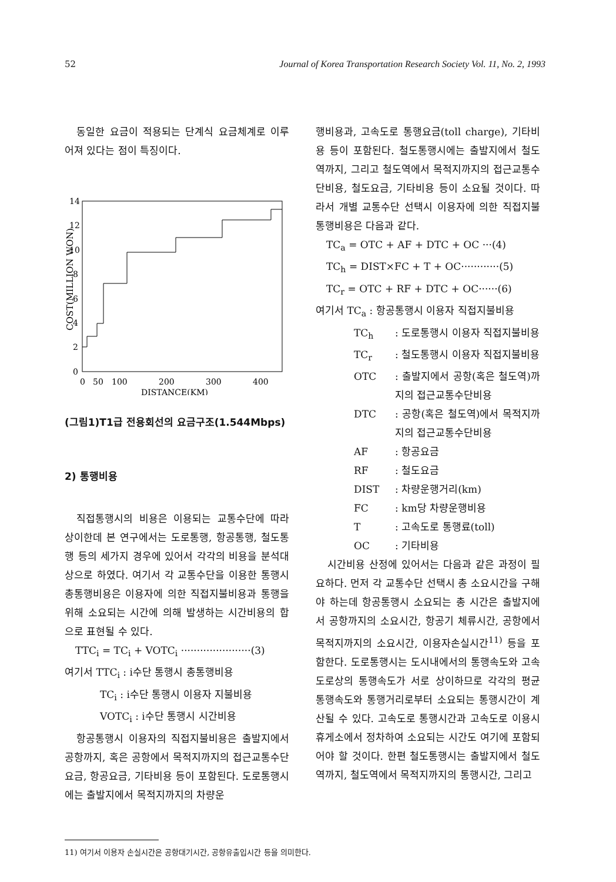52 Journal of Korea Transportation Research Society Vol. 11, No. 2, 1993
동일한 요금이 적용되는 단계식 요금체계로 이루어져 있다는 점이 특징이다.
COST(MILLION WON)
14
12
10
8
6
4
2
0
0
50
100
200
300
400
DISTANCE(KM)
(그림1)T1급 전용회선의 요금구조(1.544Mbps)
2) 통행비용
직접통행시의 비용은 이용되는 교통수단에 따라 상이한데 본 연구에서는 도로통행, 항공통행, 철도통행 등의 세가지 경우에 있어서 각각의 비용을 분석대상으로 하였다. 여기서 각 교통수단을 이용한 통행시 총통행비용은 이용자에 의한 직접지불비용과 통행을 위해 소요되는 시간에 의해 발생하는 시간비용의 합으로 표현될 수 있다.
TTC<sub>i</sub> = TC<sub>i</sub> + VOTC<sub>i</sub> ······················(3)
여기서 TTC<sub>i</sub> : i수단 통행시 총통행비용
TC<sub>i</sub> : i수단 통행시 이용자 지불비용
VOTC<sub>i</sub> : i수단 통행시 시간비용
항공통행시 이용자의 직접지불비용은 출발지에서 공항까지, 혹은 공항에서 목적지까지의 접근교통수단 요금, 항공요금, 기타비용 등이 포함된다. 도로통행시에는 출발지에서 목적지까지의 차량운
행비용과, 고속도로 통행요금(toll charge), 기타비용 등이 포함된다. 철도통행시에는 출발지에서 철도역까지, 그리고 철도역에서 목적지까지의 접근교통수단비용, 철도요금, 기타비용 등이 소요될 것이다. 따라서 개별 교통수단 선택시 이용자에 의한 직접지불 통행비용은 다음과 같다.
TC<sub>a</sub> = OTC + AF + DTC + OC ···(4)
TC<sub>h</sub> = DIST×FC + T + OC············(5)
TC<sub>r</sub> = OTC + RF + DTC + OC······(6)
여기서 TC<sub>a</sub> : 항공통행시 이용자 직접지불비용
TC<sub>h</sub>: 도로통행시 이용자 직접지불비용
TC<sub>r</sub>: 철도통행시 이용자 직접지불비용
OTC: 출발지에서 공항(혹은 철도역)까지의 접근교통수단비용
DTC: 공항(혹은 철도역)에서 목적지까지의 접근교통수단비용
AF: 항공요금
RF: 철도요금
DIST: 차량운행거리(km)
FC: km당 차량운행비용
T: 고속도로 통행료(toll)
OC: 기타비용
시간비용 산정에 있어서는 다음과 같은 과정이 필요하다. 먼저 각 교통수단 선택시 총 소요시간을 구해야 하는데 항공통행시 소요되는 총 시간은 출발지에서 공항까지의 소요시간, 항공기 체류시간, 공항에서 목적지까지의 소요시간, 이용자손실시간<sup>11)</sup> 등을 포함한다. 도로통행시는 도시내에서의 통행속도와 고속도로상의 통행속도가 서로 상이하므로 각각의 평균 통행속도와 통행거리로부터 소요되는 통행시간이 계산될 수 있다. 고속도로 통행시간과 고속도로 이용시 휴게소에서 정차하여 소요되는 시간도 여기에 포함되어야 할 것이다. 한편 철도통행시는 출발지에서 철도역까지, 철도역에서 목적지까지의 통행시간, 그리고
11) 여기서 이용자 손실시간은 공항대기시간, 공항유출입시간 등을 의미한다.